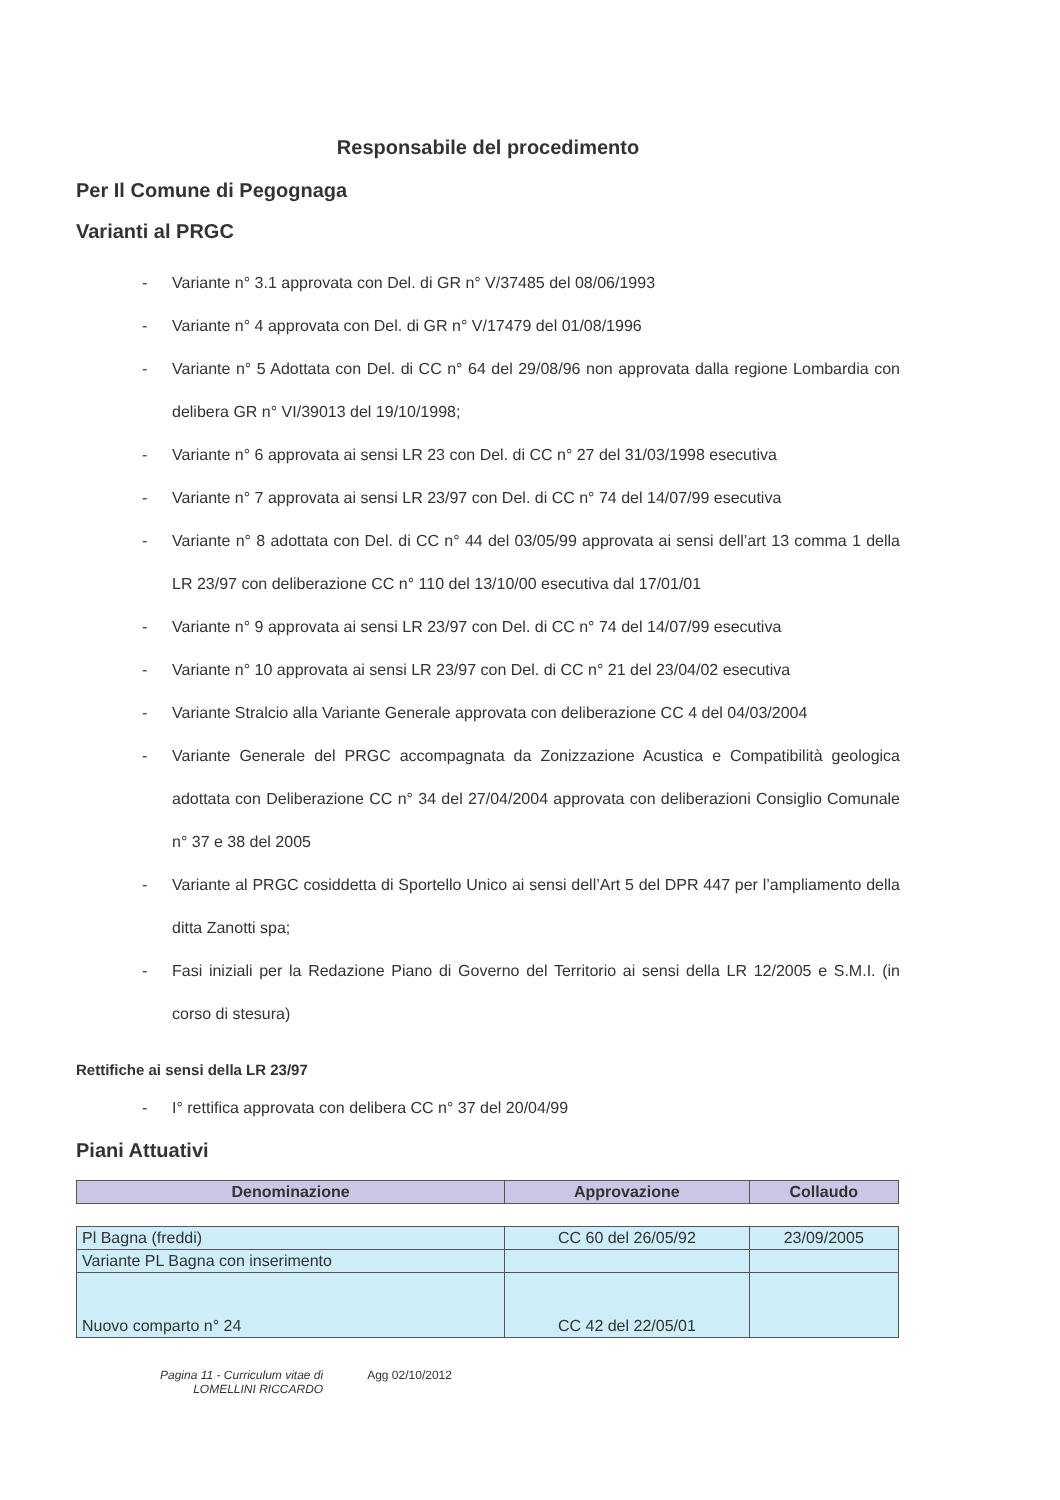Responsabile del procedimento
Per Il Comune di Pegognaga
Varianti al PRGC
- Variante n° 3.1 approvata con Del. di GR n° V/37485 del 08/06/1993
- Variante n° 4 approvata con Del. di GR n° V/17479 del 01/08/1996
- Variante n° 5 Adottata con Del. di CC n° 64 del 29/08/96 non approvata dalla regione Lombardia con delibera GR n° VI/39013 del 19/10/1998;
- Variante n° 6 approvata ai sensi LR 23 con Del. di CC n° 27 del 31/03/1998 esecutiva
- Variante n° 7 approvata ai sensi LR 23/97 con Del. di CC n° 74 del 14/07/99 esecutiva
- Variante n° 8 adottata con Del. di CC n° 44 del 03/05/99 approvata ai sensi dell’art 13 comma 1 della LR 23/97 con deliberazione CC n° 110 del 13/10/00 esecutiva dal 17/01/01
- Variante n° 9 approvata ai sensi LR 23/97 con Del. di CC n° 74 del 14/07/99 esecutiva
- Variante n° 10 approvata ai sensi LR 23/97 con Del. di CC n° 21 del 23/04/02 esecutiva
- Variante Stralcio alla Variante Generale approvata con deliberazione CC 4 del 04/03/2004
- Variante Generale del PRGC accompagnata da Zonizzazione Acustica e Compatibilità geologica adottata con Deliberazione CC n° 34 del 27/04/2004 approvata con deliberazioni Consiglio Comunale n° 37 e 38 del 2005
- Variante al PRGC cosiddetta di Sportello Unico ai sensi dell’Art 5 del DPR 447 per l’ampliamento della ditta Zanotti spa;
- Fasi iniziali per la Redazione Piano di Governo del Territorio ai sensi della LR 12/2005 e S.M.I. (in corso di stesura)
Rettifiche ai sensi della LR 23/97
- I° rettifica approvata con delibera CC n° 37 del 20/04/99
Piani Attuativi
| Denominazione | Approvazione | Collaudo |
| --- | --- | --- |
| Pl Bagna (freddi) | CC 60 del 26/05/92 | 23/09/2005 |
| Variante PL Bagna con inserimento | | |
| Nuovo comparto n° 24 | CC 42 del 22/05/01 | |
Pagina 11 - Curriculum vitae di
LOMELLINI RICCARDO
Agg 02/10/2012